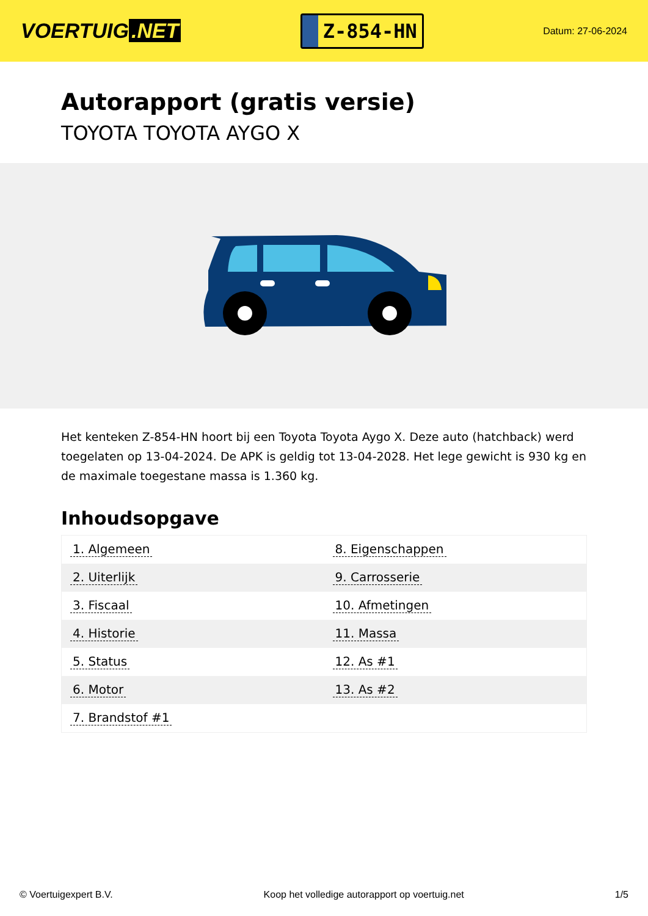VOERTUIG.NET
Z-854-HN
Datum: 27-06-2024
Autorapport (gratis versie)
TOYOTA TOYOTA AYGO X
Het kenteken Z-854-HN hoort bij een Toyota Toyota Aygo X. Deze auto (hatchback) werd toegelaten op 13-04-2024. De APK is geldig tot 13-04-2028. Het lege gewicht is 930 kg en de maximale toegestane massa is 1.360 kg.
Inhoudsopgave
| 1. Algemeen | 8. Eigenschappen |
| 2. Uiterlijk | 9. Carrosserie |
| 3. Fiscaal | 10. Afmetingen |
| 4. Historie | 11. Massa |
| 5. Status | 12. As #1 |
| 6. Motor | 13. As #2 |
| 7. Brandstof #1 | |
© Voertuigexpert B.V. Koop het volledige autorapport op voertuig.net
1/5